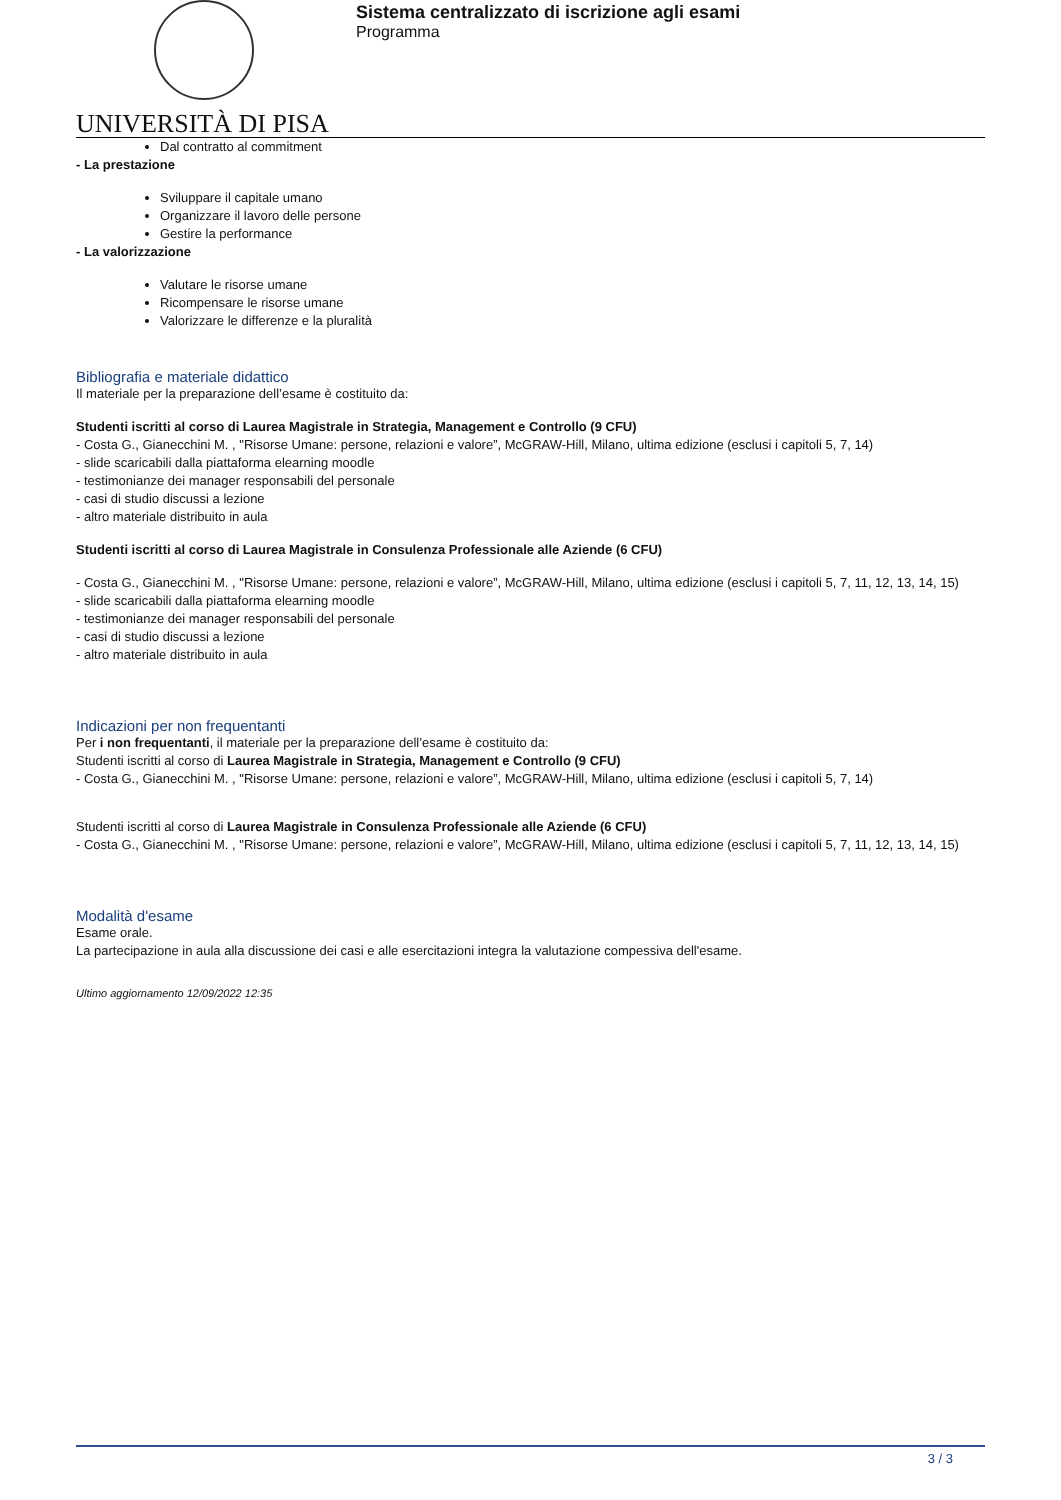UNIVERSITÀ DI PISA
Sistema centralizzato di iscrizione agli esami
Programma
Dal contratto al commitment
- La prestazione
Sviluppare il capitale umano
Organizzare il lavoro delle persone
Gestire la performance
- La valorizzazione
Valutare le risorse umane
Ricompensare le risorse umane
Valorizzare le differenze e la pluralità
Bibliografia e materiale didattico
Il materiale per la preparazione dell’esame è costituito da:
Studenti iscritti al corso di Laurea Magistrale in Strategia, Management e Controllo (9 CFU)
- Costa G., Gianecchini M. , "Risorse Umane: persone, relazioni e valore”, McGRAW-Hill, Milano, ultima edizione (esclusi i capitoli 5, 7, 14)
- slide scaricabili dalla piattaforma elearning moodle
- testimonianze dei manager responsabili del personale
- casi di studio discussi a lezione
- altro materiale distribuito in aula
Studenti iscritti al corso di Laurea Magistrale in Consulenza Professionale alle Aziende (6 CFU)
- Costa G., Gianecchini M. , "Risorse Umane: persone, relazioni e valore”, McGRAW-Hill, Milano, ultima edizione (esclusi i capitoli 5, 7, 11, 12, 13, 14, 15)
- slide scaricabili dalla piattaforma elearning moodle
- testimonianze dei manager responsabili del personale
- casi di studio discussi a lezione
- altro materiale distribuito in aula
Indicazioni per non frequentanti
Per i non frequentanti, il materiale per la preparazione dell’esame è costituito da:
Studenti iscritti al corso di Laurea Magistrale in Strategia, Management e Controllo (9 CFU)
- Costa G., Gianecchini M. , "Risorse Umane: persone, relazioni e valore”, McGRAW-Hill, Milano, ultima edizione (esclusi i capitoli 5, 7, 14)
Studenti iscritti al corso di Laurea Magistrale in Consulenza Professionale alle Aziende (6 CFU)
- Costa G., Gianecchini M. , "Risorse Umane: persone, relazioni e valore”, McGRAW-Hill, Milano, ultima edizione (esclusi i capitoli 5, 7, 11, 12, 13, 14, 15)
Modalità d'esame
Esame orale.
La partecipazione in aula alla discussione dei casi e alle esercitazioni integra la valutazione compessiva dell'esame.
Ultimo aggiornamento 12/09/2022 12:35
3 / 3